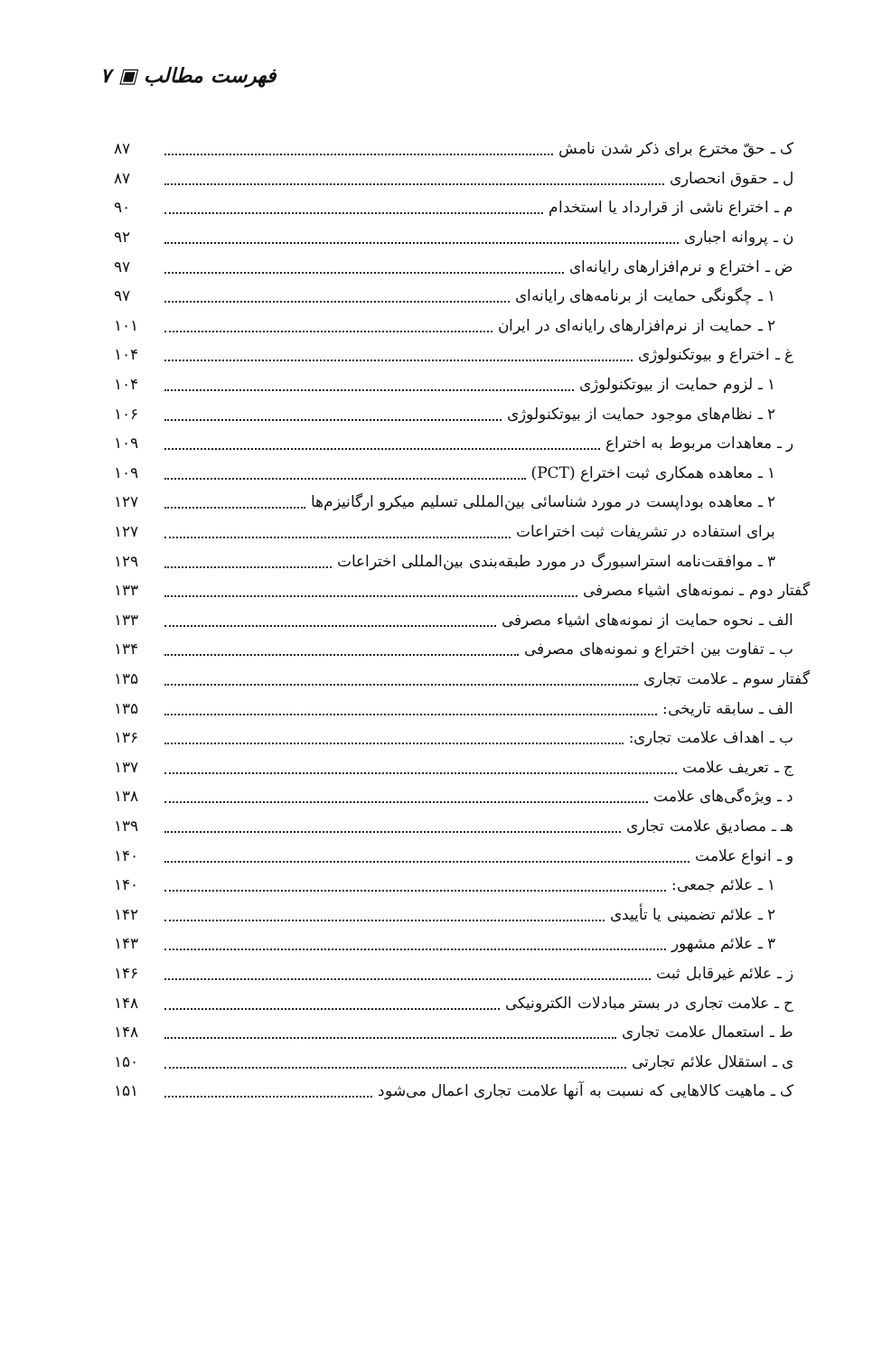فهرست مطالب ▣ ۷
ک ـ حقّ مخترع برای ذکر شدن نامش ۸۷
ل ـ حقوق انحصاری ۸۷
م ـ اختراع ناشی از قرارداد یا استخدام ۹۰
ن ـ پروانه اجباری ۹۲
ض ـ اختراع و نرم‌افزارهای رایانه‌ای ۹۷
۱ ـ چگونگی حمایت از برنامه‌های رایانه‌ای ۹۷
۲ ـ حمایت از نرم‌افزارهای رایانه‌ای در ایران ۱۰۱
غ ـ اختراع و بیوتکنولوژی ۱۰۴
۱ ـ لزوم حمایت از بیوتکنولوژی ۱۰۴
۲ ـ نظام‌های موجود حمایت از بیوتکنولوژی ۱۰۶
ر ـ معاهدات مربوط به اختراع ۱۰۹
۱ ـ معاهده همکاری ثبت اختراع (PCT) ۱۰۹
۲ ـ معاهده بوداپست در مورد شناسائی بین‌المللی تسلیم میکرو ارگانیزم‌ها ۱۲۷
برای استفاده در تشریفات ثبت اختراعات ۱۲۷
۳ ـ موافقت‌نامه استراسبورگ در مورد طبقه‌بندی بین‌المللی اختراعات ۱۲۹
گفتار دوم ـ نمونه‌های اشیاء مصرفی ۱۳۳
الف ـ نحوه حمایت از نمونه‌های اشیاء مصرفی ۱۳۳
ب ـ تفاوت بین اختراع و نمونه‌های مصرفی ۱۳۴
گفتار سوم ـ علامت تجاری ۱۳۵
الف ـ سابقه تاریخی: ۱۳۵
ب ـ اهداف علامت تجاری: ۱۳۶
ج ـ تعریف علامت ۱۳۷
د ـ ویژه‌گی‌های علامت ۱۳۸
هـ ـ مصادیق علامت تجاری ۱۳۹
و ـ انواع علامت ۱۴۰
۱ ـ علائم جمعی: ۱۴۰
۲ ـ علائم تضمینی یا تأییدی ۱۴۲
۳ ـ علائم مشهور ۱۴۳
ز ـ علائم غیرقابل ثبت ۱۴۶
ح ـ علامت تجاری در بستر مبادلات الکترونیکی ۱۴۸
ط ـ استعمال علامت تجاری ۱۴۸
ی ـ استقلال علائم تجارتی ۱۵۰
ک ـ ماهیت کالاهایی که نسبت به آنها علامت تجاری اعمال می‌شود ۱۵۱